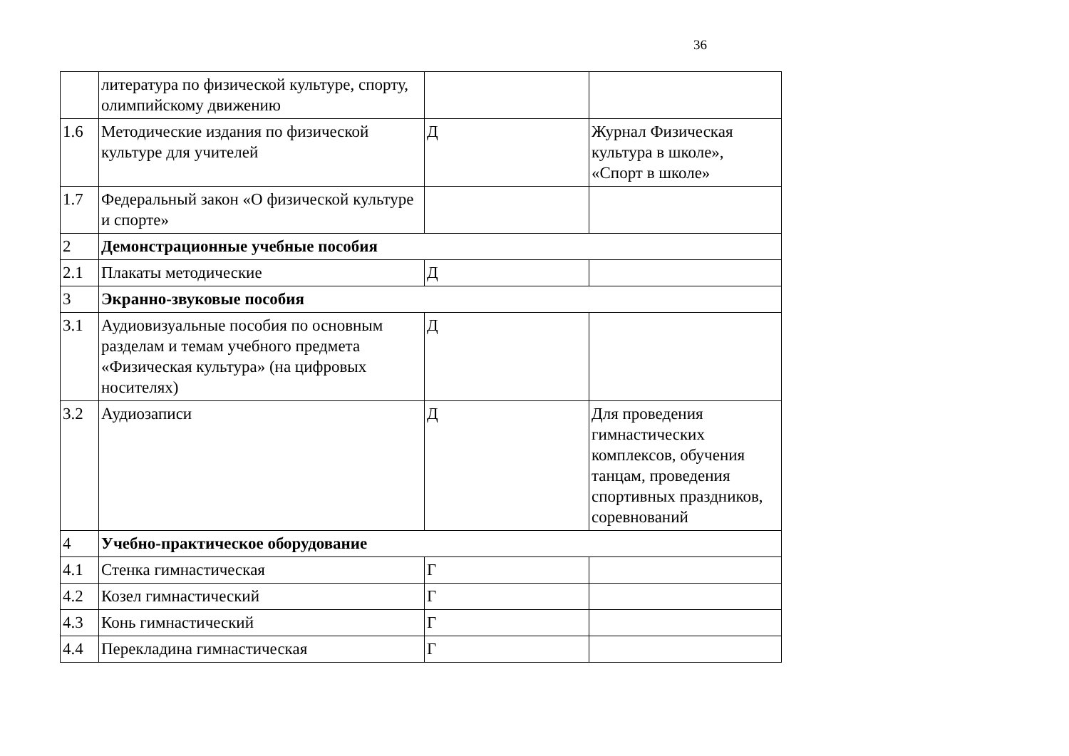36
| | литература по физической культуре, спорту, олимпийскому движению | | |
| 1.6 | Методические издания по физической культуре для учителей | Д | Журнал Физическая культура в школе», «Спорт в школе» |
| 1.7 | Федеральный закон «О физической культуре и спорте» | | |
| 2 | Демонстрационные учебные пособия | | |
| 2.1 | Плакаты методические | Д | |
| 3 | Экранно-звуковые пособия | | |
| 3.1 | Аудиовизуальные пособия по основным разделам и темам учебного предмета «Физическая культура» (на цифровых носителях) | Д | |
| 3.2 | Аудиозаписи | Д | Для проведения гимнастических комплексов, обучения танцам, проведения спортивных праздников, соревнований |
| 4 | Учебно-практическое оборудование | | |
| 4.1 | Стенка гимнастическая | Г | |
| 4.2 | Козел гимнастический | Г | |
| 4.3 | Конь гимнастический | Г | |
| 4.4 | Перекладина гимнастическая | Г | |